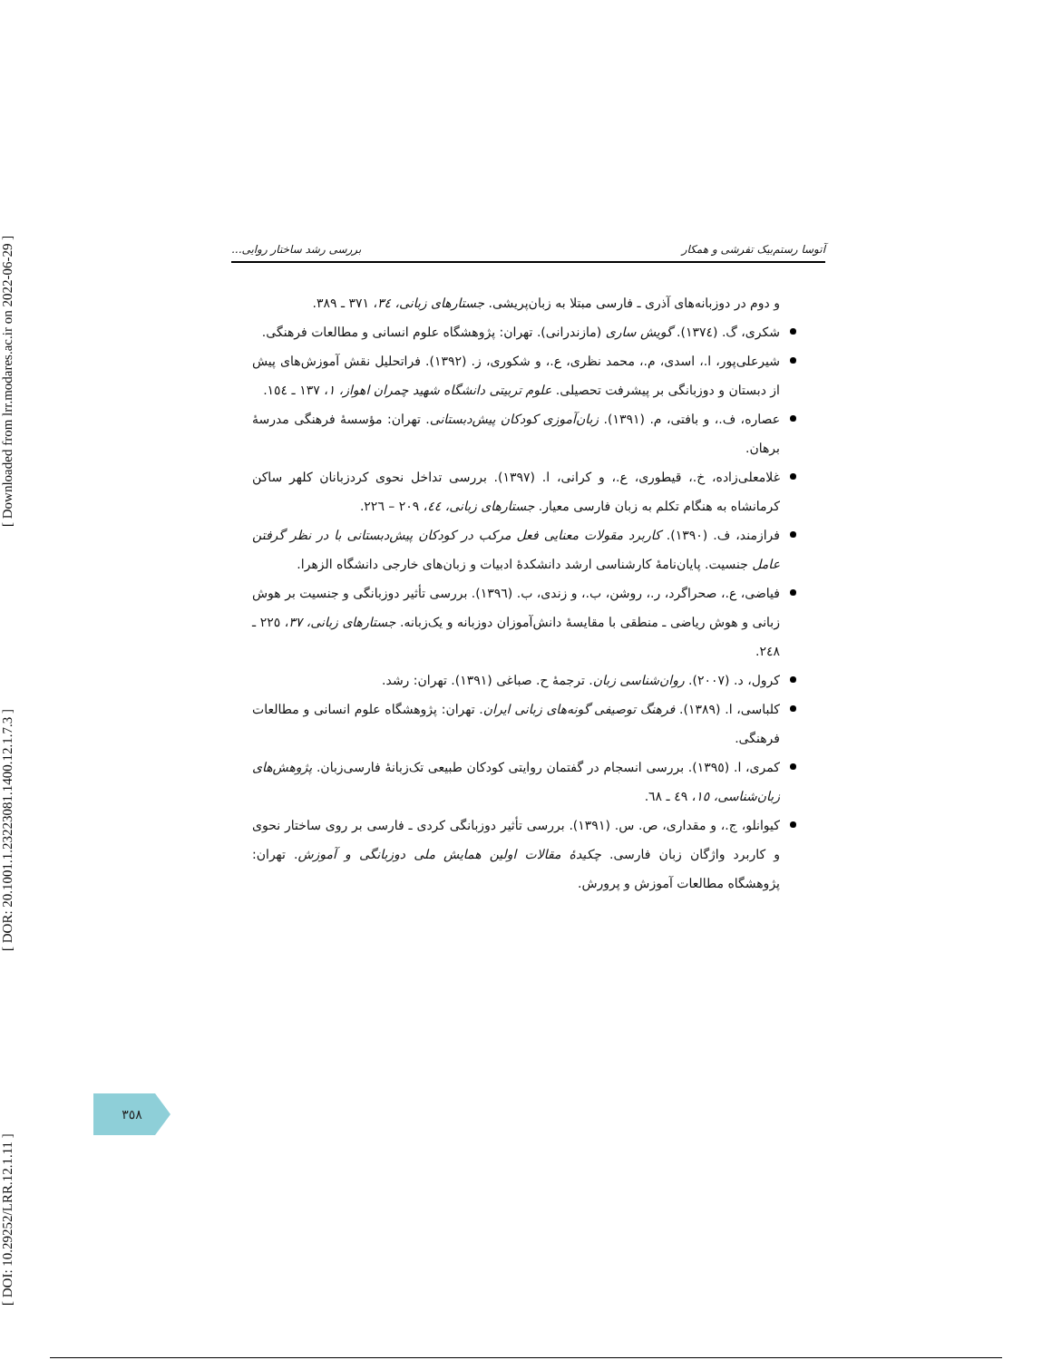[ DOI: 10.29252/LRR.12.1.11 ] [ DOR: 20.1001.1.23223081.1400.12.1.7.3 ] [ Downloaded from lrr.modares.ac.ir on 2022-06-29 ]
آتوسا رستم‌بیک تفرشی و همکار بررسی رشد ساختار روایی...
و دوم در دوزبانه‌های آذری ـ فارسی مبتلا به زبان‌پریشی. جستارهای زبانی، ۳٤، ۳۷۱ ـ ۳۸۹.
شکری، گ. (۱۳۷٤). گویش ساری (مازندرانی). تهران: پژوهشگاه علوم انسانی و مطالعات فرهنگی.
شیرعلی‌پور، ا.، اسدی، م.، محمد نظری، ع.، و شکوری، ز. (۱۳۹۲). فراتحلیل نقش آموزش‌های پیش از دبستان و دوزبانگی بر پیشرفت تحصیلی. علوم تربیتی دانشگاه شهید چمران اهواز، ۱، ۱۳۷ ـ ۱٥٤.
عصاره، ف.، و بافتی، م. (۱۳۹۱). زبان‌آموزی کودکان پیش‌دبستانی. تهران: مؤسسهٔ فرهنگی مدرسهٔ برهان.
غلامعلی‌زاده، خ.، قیطوری، ع.، و کرانی، ا. (۱۳۹۷). بررسی تداخل نحوی کردزبانان کلهر ساکن کرمانشاه به هنگام تکلم به زبان فارسی معیار. جستارهای زبانی، ٤٤، ۲۰۹ – ۲۲٦.
فرازمند، ف. (۱۳۹۰). کاربرد مقولات معنایی فعل مرکب در کودکان پیش‌دبستانی با در نظر گرفتن عامل جنسیت. پایان‌نامهٔ کارشناسی ارشد دانشکدهٔ ادبیات و زبان‌های خارجی دانشگاه الزهرا.
فیاضی، ع.، صحراگرد، ر.، روشن، ب.، و زندی، ب. (۱۳۹٦). بررسی تأثیر دوزبانگی و جنسیت بر هوش زبانی و هوش ریاضی ـ منطقی با مقایسهٔ دانش‌آموزان دوزبانه و یک‌زبانه. جستارهای زبانی، ۳۷، ۲۲٥ ـ ۲٤۸.
کرول، د. (۲۰۰۷). روان‌شناسی زبان. ترجمهٔ ح. صباغی (۱۳۹۱). تهران: رشد.
کلباسی، ا. (۱۳۸۹). فرهنگ توصیفی گونه‌های زبانی ایران. تهران: پژوهشگاه علوم انسانی و مطالعات فرهنگی.
کمری، ا. (۱۳۹٥). بررسی انسجام در گفتمان روایتی کودکان طبیعی تک‌زبانهٔ فارسی‌زبان. پژوهش‌های زبان‌شناسی، ۱٥، ٤۹ ـ ٦۸.
کیوانلو، ج.، و مقداری، ص. س. (۱۳۹۱). بررسی تأثیر دوزبانگی کردی ـ فارسی بر روی ساختار نحوی و کاربرد واژگان زبان فارسی. چکیدهٔ مقالات اولین همایش ملی دوزبانگی و آموزش. تهران: پژوهشگاه مطالعات آموزش و پرورش.
۳٥۸